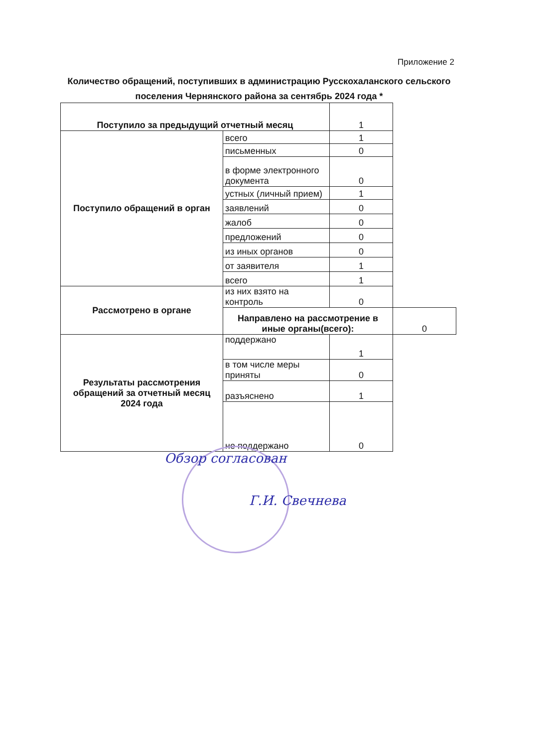Приложение 2
Количество обращений, поступивших в администрацию Русскохаланского сельского поселения Чернянского района за сентябрь 2024 года *
| Поступило за предыдущий отчетный месяц | | 1 | |
| Поступило обращений в орган | всего | 1 | |
| | письменных | 0 | |
| | в форме электронного документа | 0 | |
| | устных (личный прием) | 1 | |
| | заявлений | 0 | |
| | жалоб | 0 | |
| | предложений | 0 | |
| | из иных органов | 0 | |
| | от заявителя | 1 | |
| | всего | 1 | |
| Рассмотрено в органе | из них взято на контроль | 0 | |
| | Направлено на рассмотрение в иные органы(всего): | | 0 |
| Результаты рассмотрения обращений за отчетный месяц 2024 года | поддержано | 1 | |
| | в том числе меры приняты | 0 | |
| | разъяснено | 1 | |
| | не поддержано | 0 | |
Обзор согласован
Г.И. Свечнева